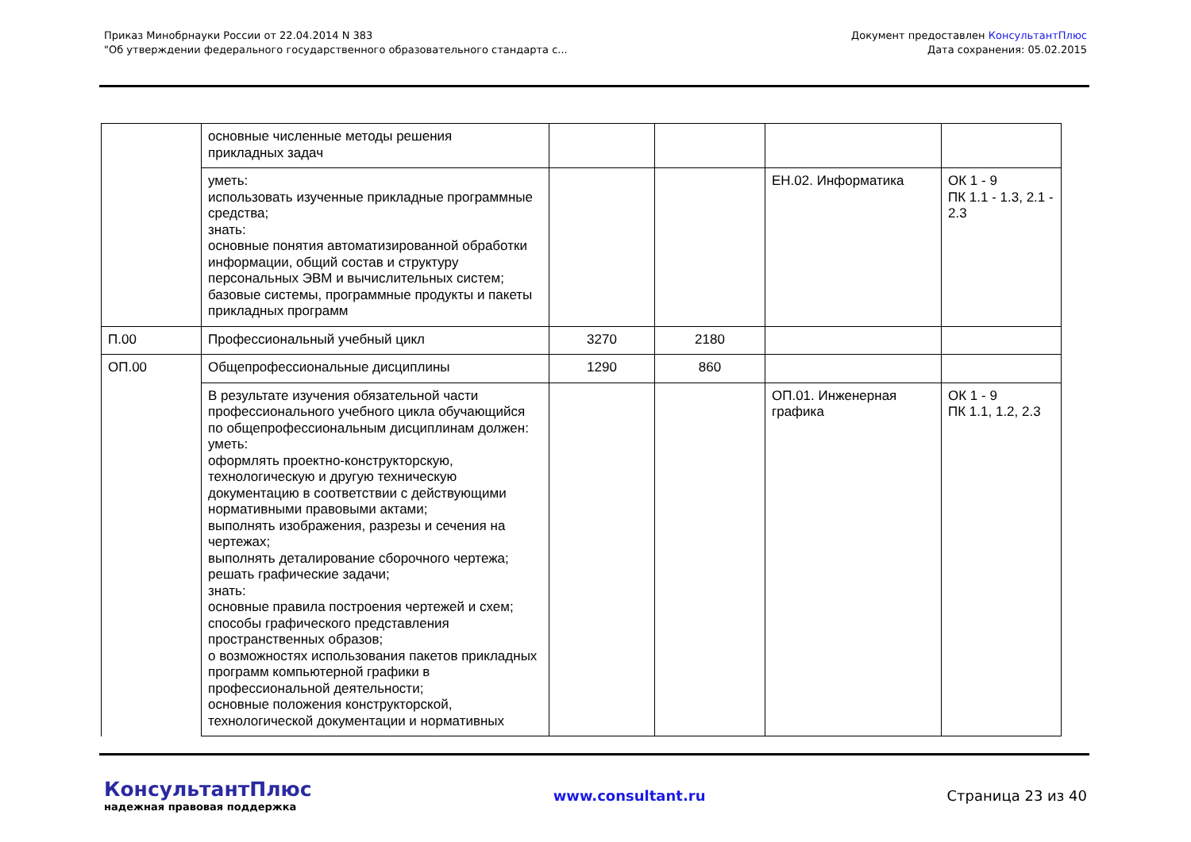Приказ Минобрнауки России от 22.04.2014 N 383
"Об утверждении федерального государственного образовательного стандарта с...
Документ предоставлен КонсультантПлюс
Дата сохранения: 05.02.2015
| | основные численные методы решения прикладных задач | | | | |
| | уметь: использовать изученные прикладные программные средства; знать: основные понятия автоматизированной обработки информации, общий состав и структуру персональных ЭВМ и вычислительных систем; базовые системы, программные продукты и пакеты прикладных программ | | | ЕН.02. Информатика | ОК 1 - 9 ПК 1.1 - 1.3, 2.1 - 2.3 |
| П.00 | Профессиональный учебный цикл | 3270 | 2180 | | |
| ОП.00 | Общепрофессиональные дисциплины | 1290 | 860 | | |
| | В результате изучения обязательной части профессионального учебного цикла обучающийся по общепрофессиональным дисциплинам должен: уметь: оформлять проектно-конструкторскую, технологическую и другую техническую документацию в соответствии с действующими нормативными правовыми актами; выполнять изображения, разрезы и сечения на чертежах; выполнять деталирование сборочного чертежа; решать графические задачи; знать: основные правила построения чертежей и схем; способы графического представления пространственных образов; о возможностях использования пакетов прикладных программ компьютерной графики в профессиональной деятельности; основные положения конструкторской, технологической документации и нормативных | | | ОП.01. Инженерная графика | ОК 1 - 9 ПК 1.1, 1.2, 2.3 |
КонсультантПлюс
надежная правовая поддержка
www.consultant.ru Страница 23 из 40